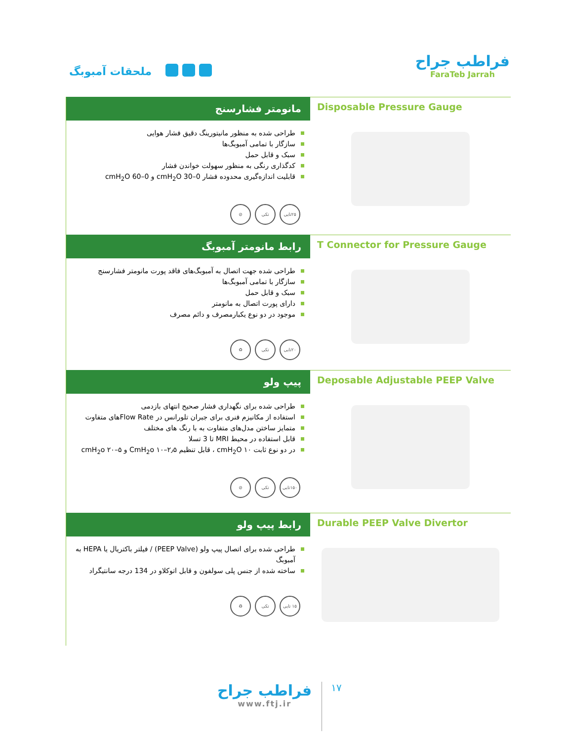ملحقات آمبوبگ
فراطب جراح
FaraTeb Jarrah
مانومتر فشارسنج
طراحی شده به منظور مانیتورینگ دقیق فشار هوایی
سازگار با تمامی آمبوبگ‌ها
سبک و قابل حمل
کدگذاری رنگی به منظور سهولت خواندن فشار
قابلیت اندازه‌گیری محدوده فشار 0–30 cmH<sub>2</sub>O و 0–60 cmH<sub>2</sub>O
۲۵تایی تکی ⊘
Disposable Pressure Gauge
رابط مانومتر آمبوبگ
طراحی شده جهت اتصال به آمبوبگ‌های فاقد پورت مانومتر فشارسنج
سازگار با تمامی آمبوبگ‌ها
سبک و قابل حمل
دارای پورت اتصال به مانومتر
موجود در دو نوع یکبارمصرف و دائم مصرف
۲۰تایی تکی ♻
T Connector for Pressure Gauge
پیپ ولو
طراحی شده برای نگهداری فشار صحیح انتهای بازدمی
استفاده از مکانیزم فنری برای جبران تلورانس در Flow Rateهای متفاوت
متمایز ساختن مدل‌های متفاوت به با رنگ های مختلف
قابل استفاده در محیط MRI تا 3 تسلا
در دو نوع ثابت ۱۰ cmH<sub>2</sub>O ، قابل تنظیم ۲٫۵–۱۰ CmH<sub>2</sub>o و ۵–۲۰ cmH<sub>2</sub>o
۱۵۰تایی تکی ⊘
Deposable Adjustable PEEP Valve
رابط پیپ ولو
طراحی شده برای اتصال پیپ ولو (PEEP Valve) / فیلتر باکتریال یا HEPA به آمبوبگ
ساخته شده از جنس پلی سولفون و قابل اتوکلاو در 134 درجه سانتیگراد
۱۵ تایی تکی ♻
Durable PEEP Valve Divertor
فراطب جراح
www.ftj.ir
۱۷